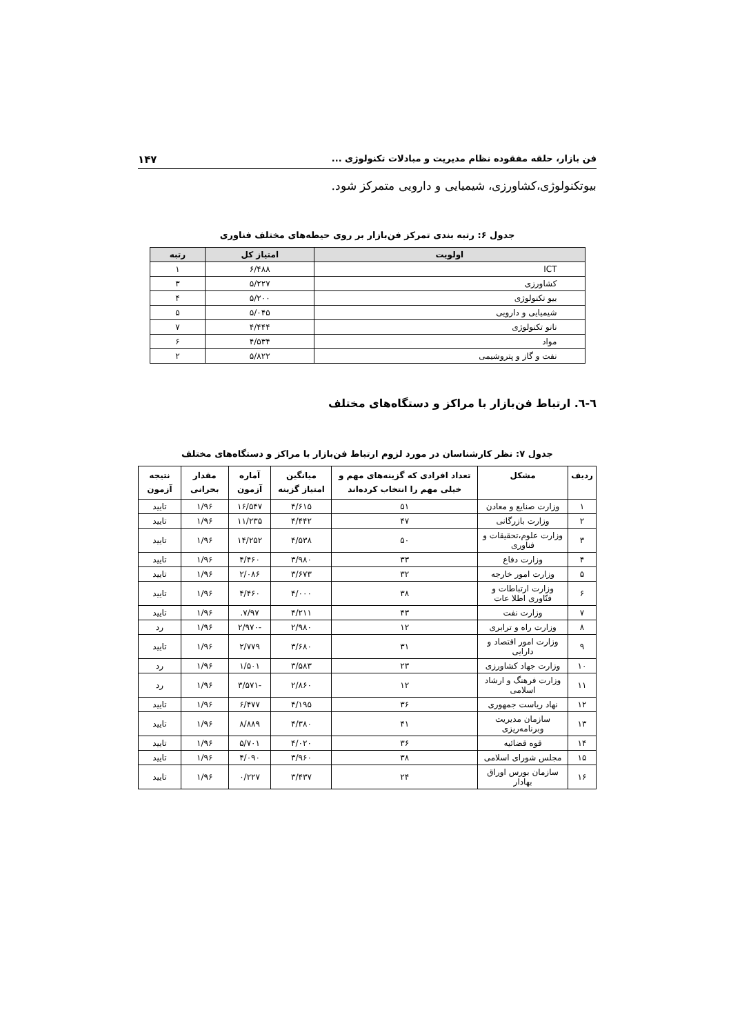فن بازار، حلقه مفقوده نظام مدیریت و مبادلات تکنولوژی ... ۱۴۷
بیوتکنولوژی،کشاورزی، شیمیایی و دارویی متمرکز شود.
جدول ۶: رتبه بندی تمرکز فن‌بازار بر روی حیطه‌های مختلف فناوری
| اولویت | امتیاز کل | رتبه |
| --- | --- | --- |
| ICT | ۶/۴۸۸ | ۱ |
| کشاورزی | ۵/۲۲۷ | ۳ |
| بیو تکنولوژی | ۵/۲۰۰ | ۴ |
| شیمیایی و دارویی | ۵/۰۴۵ | ۵ |
| نانو تکنولوژی | ۴/۴۴۴ | ۷ |
| مواد | ۴/۵۳۴ | ۶ |
| نفت و گاز و پتروشیمی | ۵/۸۲۲ | ۲ |
٦-٦. ارتباط فن‌بازار با مراکز و دستگاه‌های مختلف
جدول ۷: نظر کارشناسان در مورد لزوم ارتباط فن‌بازار با مراکز و دستگاه‌های مختلف
| ردیف | مشکل | تعداد افرادی که گزینه‌های مهم و خیلی مهم را انتخاب کرده‌اند | میانگین امتیاز گزینه | آماره آزمون | مقدار بحرانی | نتیجه آزمون |
| --- | --- | --- | --- | --- | --- | --- |
| ۱ | وزارت صنایع و معادن | ۵۱ | ۴/۶۱۵ | ۱۶/۵۴۷ | ۱/۹۶ | تایید |
| ۲ | وزارت بازرگانی | ۴۷ | ۴/۴۴۲ | ۱۱/۲۳۵ | ۱/۹۶ | تایید |
| ۳ | وزارت علوم،تحقیقات و فناوری | ۵۰ | ۴/۵۳۸ | ۱۴/۲۵۲ | ۱/۹۶ | تایید |
| ۴ | وزارت دفاع | ۳۳ | ۳/۹۸۰ | ۴/۴۶۰ | ۱/۹۶ | تایید |
| ۵ | وزارت امور خارجه | ۳۲ | ۳/۶۷۳ | ۲/۰۸۶ | ۱/۹۶ | تایید |
| ۶ | وزارت ارتباطات و فنّاوری اطلا عات | ۳۸ | ۴/۰۰۰ | ۴/۴۶۰ | ۱/۹۶ | تایید |
| ۷ | وزارت نفت | ۴۳ | ۴/۲۱۱ | ۷/۹۷. | ۱/۹۶ | تایید |
| ۸ | وزارت راه و ترابری | ۱۲ | ۲/۹۸۰ | -۲/۹۷۰ | ۱/۹۶ | رد |
| ۹ | وزارت امور اقتصاد و دارایی | ۳۱ | ۳/۶۸۰ | ۲/۷۷۹ | ۱/۹۶ | تایید |
| ۱۰ | وزارت جهاد کشاورزی | ۲۳ | ۳/۵۸۳ | ۱/۵۰۱ | ۱/۹۶ | رد |
| ۱۱ | وزارت فرهنگ و ارشاد اسلامی | ۱۲ | ۲/۸۶۰ | -۳/۵۷۱ | ۱/۹۶ | رد |
| ۱۲ | نهاد ریاست جمهوری | ۳۶ | ۴/۱۹۵ | ۶/۴۷۷ | ۱/۹۶ | تایید |
| ۱۳ | سازمان مدیریت وبرنامه‌ریزی | ۴۱ | ۴/۳۸۰ | ۸/۸۸۹ | ۱/۹۶ | تایید |
| ۱۴ | قوه قضائیه | ۳۶ | ۴/۰۲۰ | ۵/۷۰۱ | ۱/۹۶ | تایید |
| ۱۵ | مجلس شورای اسلامی | ۳۸ | ۳/۹۶۰ | ۴/۰۹۰ | ۱/۹۶ | تایید |
| ۱۶ | سازمان بورس اوراق بهادار | ۲۴ | ۳/۴۳۷ | ۰/۲۲۷ | ۱/۹۶ | تایید |